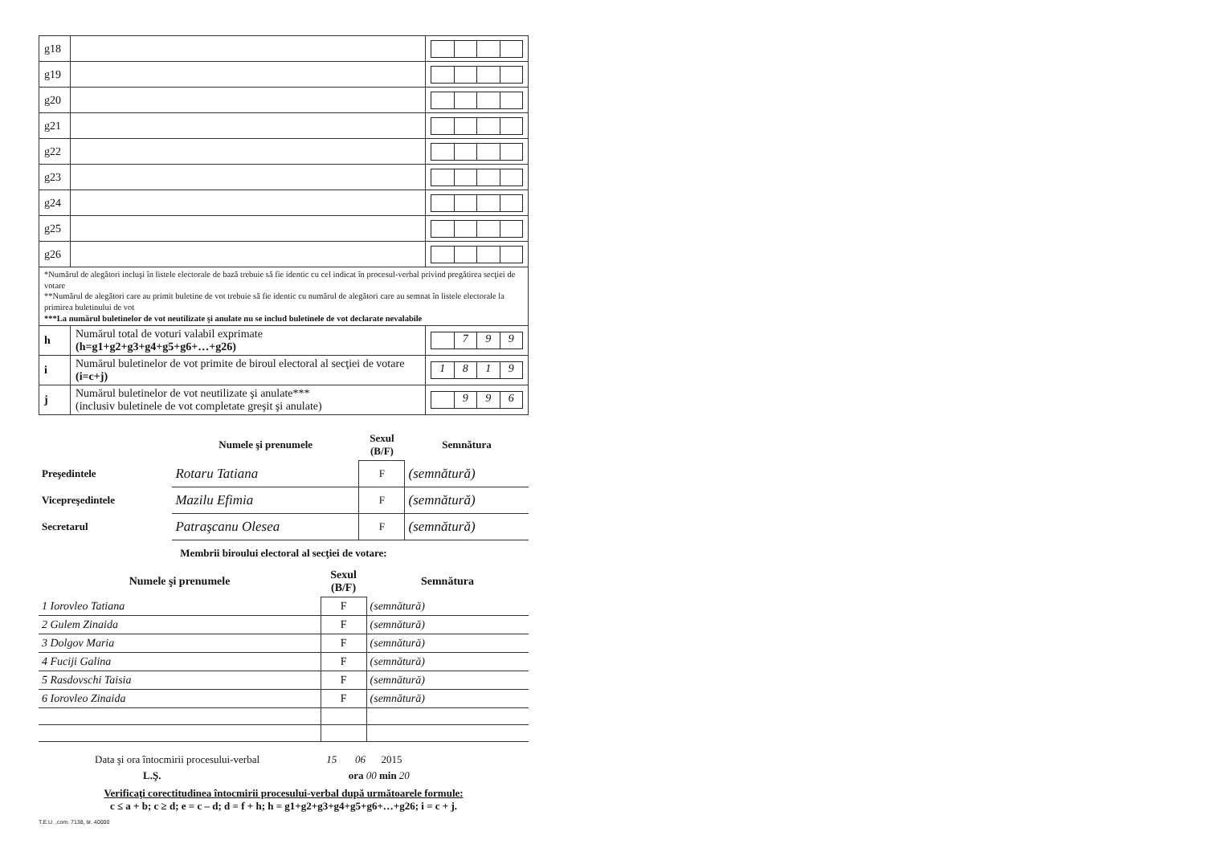| g18 | | |
| g19 | | |
| g20 | | |
| g21 | | |
| g22 | | |
| g23 | | |
| g24 | | |
| g25 | | |
| g26 | | |
| *Numărul de alegători incluşi în listele electorale de bază trebuie să fie identic cu cel indicat în procesul-verbal privind pregătirea secţiei de votare **Numărul de alegători care au primit buletine de vot trebuie să fie identic cu numărul de alegători care au semnat în listele electorale la primirea buletinului de vot ***La numărul buletinelor de vot neutilizate şi anulate nu se includ buletinele de vot declarate nevalabile | | |
| h | Numărul total de voturi valabil exprimate (h=g1+g2+g3+g4+g5+g6+…+g26) | 7 9 9 |
| i | Numărul buletinelor de vot primite de biroul electoral al secţiei de votare (i=c+j) | 1 8 1 9 |
| j | Numărul buletinelor de vot neutilizate şi anulate*** (inclusiv buletinele de vot completate greşit şi anulate) | 9 9 6 |
| | Numele şi prenumele | Sexul (B/F) | Semnătura |
| Preşedintele | Rotaru Tatiana | F | (semnătură) |
| Vicepreşedintele | Mazilu Efimia | F | (semnătură) |
| Secretarul | Patraşcanu Olesea | F | (semnătură) |
Membrii biroului electoral al secţiei de votare:
| Numele şi prenumele | Sexul (B/F) | Semnătura |
| 1 Iorovleo Tatiana | F | (semnătură) |
| 2 Gulem Zinaida | F | (semnătură) |
| 3 Dolgov Maria | F | (semnătură) |
| 4 Fuciji Galina | F | (semnătură) |
| 5 Rasdovschi Taisia | F | (semnătură) |
| 6 Iorovleo Zinaida | F | (semnătură) |
Data şi ora întocmirii procesului-verbal 15 06 2015
L.Ş. ora 00 min 20
Verificaţi corectitudinea întocmirii procesului-verbal după următoarele formule:
c ≤ a + b; c ≥ d; e = c – d; d = f + h; h = g1+g2+g3+g4+g5+g6+…+g26; i = c + j.
T.E.U. ,com. 7138, tir. 40000